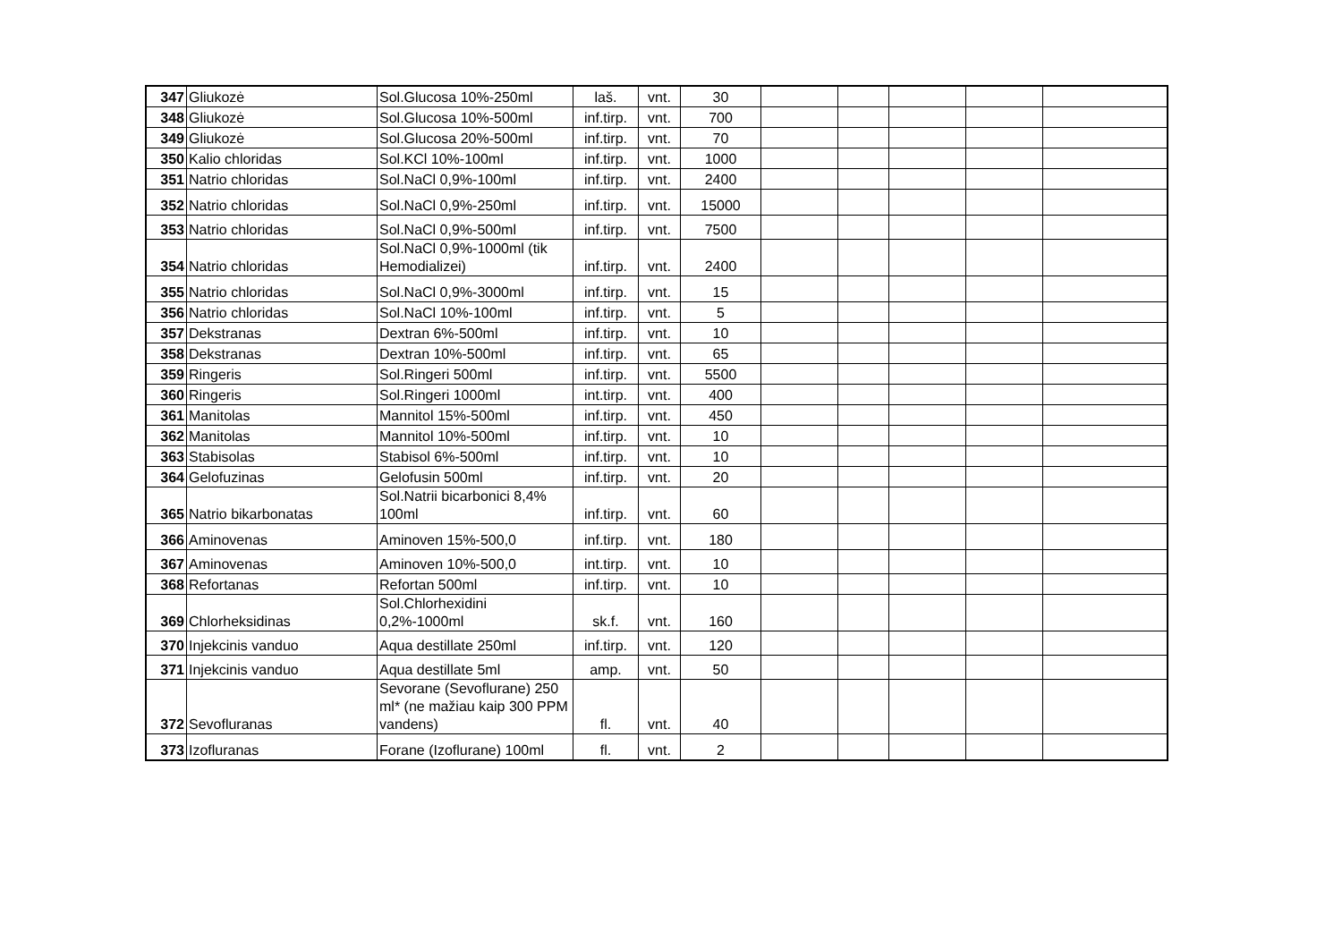| 347 | Gliukozė | Sol.Glucosa 10%-250ml | laš. | vnt. | 30 | | | | | |
| 348 | Gliukozė | Sol.Glucosa 10%-500ml | inf.tirp. | vnt. | 700 | | | | | |
| 349 | Gliukozė | Sol.Glucosa 20%-500ml | inf.tirp. | vnt. | 70 | | | | | |
| 350 | Kalio chloridas | Sol.KCl 10%-100ml | inf.tirp. | vnt. | 1000 | | | | | |
| 351 | Natrio chloridas | Sol.NaCl 0,9%-100ml | inf.tirp. | vnt. | 2400 | | | | | |
| 352 | Natrio chloridas | Sol.NaCl 0,9%-250ml | inf.tirp. | vnt. | 15000 | | | | | |
| 353 | Natrio chloridas | Sol.NaCl 0,9%-500ml | inf.tirp. | vnt. | 7500 | | | | | |
| 354 | Natrio chloridas | Sol.NaCl 0,9%-1000ml (tik Hemodializei) | inf.tirp. | vnt. | 2400 | | | | | |
| 355 | Natrio chloridas | Sol.NaCl 0,9%-3000ml | inf.tirp. | vnt. | 15 | | | | | |
| 356 | Natrio chloridas | Sol.NaCl 10%-100ml | inf.tirp. | vnt. | 5 | | | | | |
| 357 | Dekstranas | Dextran 6%-500ml | inf.tirp. | vnt. | 10 | | | | | |
| 358 | Dekstranas | Dextran 10%-500ml | inf.tirp. | vnt. | 65 | | | | | |
| 359 | Ringeris | Sol.Ringeri 500ml | inf.tirp. | vnt. | 5500 | | | | | |
| 360 | Ringeris | Sol.Ringeri 1000ml | int.tirp. | vnt. | 400 | | | | | |
| 361 | Manitolas | Mannitol 15%-500ml | inf.tirp. | vnt. | 450 | | | | | |
| 362 | Manitolas | Mannitol 10%-500ml | inf.tirp. | vnt. | 10 | | | | | |
| 363 | Stabisolas | Stabisol 6%-500ml | inf.tirp. | vnt. | 10 | | | | | |
| 364 | Gelofuzinas | Gelofusin 500ml | inf.tirp. | vnt. | 20 | | | | | |
| 365 | Natrio bikarbonatas | Sol.Natrii bicarbonici 8,4% 100ml | inf.tirp. | vnt. | 60 | | | | | |
| 366 | Aminovenas | Aminoven 15%-500,0 | inf.tirp. | vnt. | 180 | | | | | |
| 367 | Aminovenas | Aminoven 10%-500,0 | int.tirp. | vnt. | 10 | | | | | |
| 368 | Refortanas | Refortan 500ml | inf.tirp. | vnt. | 10 | | | | | |
| 369 | Chlorheksidinas | Sol.Chlorhexidini 0,2%-1000ml | sk.f. | vnt. | 160 | | | | | |
| 370 | Injekcinis vanduo | Aqua destillate 250ml | inf.tirp. | vnt. | 120 | | | | | |
| 371 | Injekcinis vanduo | Aqua destillate 5ml | amp. | vnt. | 50 | | | | | |
| 372 | Sevofluranas | Sevorane (Sevoflurane) 250 ml* (ne mažiau kaip 300 PPM vandens) | fl. | vnt. | 40 | | | | | |
| 373 | Izofluranas | Forane (Izoflurane) 100ml | fl. | vnt. | 2 | | | | | |